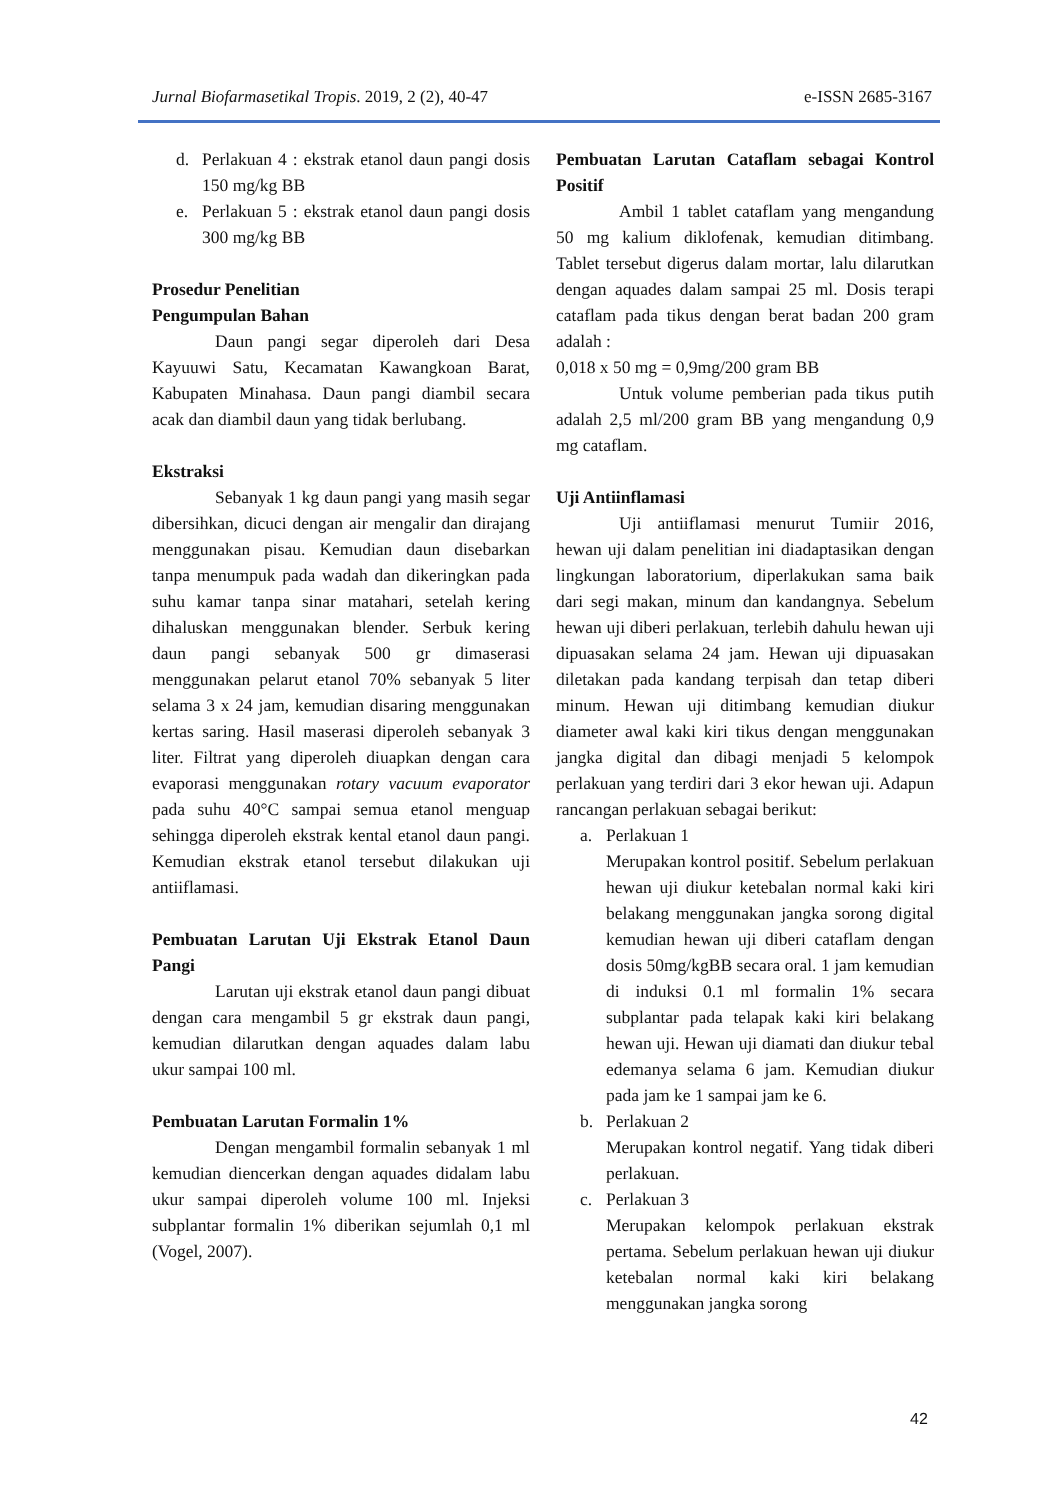Jurnal Biofarmasetikal Tropis. 2019, 2 (2), 40-47 e-ISSN 2685-3167
d. Perlakuan 4 : ekstrak etanol daun pangi dosis 150 mg/kg BB
e. Perlakuan 5 : ekstrak etanol daun pangi dosis 300 mg/kg BB
Prosedur Penelitian
Pengumpulan Bahan
Daun pangi segar diperoleh dari Desa Kayuuwi Satu, Kecamatan Kawangkoan Barat, Kabupaten Minahasa. Daun pangi diambil secara acak dan diambil daun yang tidak berlubang.
Ekstraksi
Sebanyak 1 kg daun pangi yang masih segar dibersihkan, dicuci dengan air mengalir dan dirajang menggunakan pisau. Kemudian daun disebarkan tanpa menumpuk pada wadah dan dikeringkan pada suhu kamar tanpa sinar matahari, setelah kering dihaluskan menggunakan blender. Serbuk kering daun pangi sebanyak 500 gr dimaserasi menggunakan pelarut etanol 70% sebanyak 5 liter selama 3 x 24 jam, kemudian disaring menggunakan kertas saring. Hasil maserasi diperoleh sebanyak 3 liter. Filtrat yang diperoleh diuapkan dengan cara evaporasi menggunakan rotary vacuum evaporator pada suhu 40°C sampai semua etanol menguap sehingga diperoleh ekstrak kental etanol daun pangi. Kemudian ekstrak etanol tersebut dilakukan uji antiiflamasi.
Pembuatan Larutan Uji Ekstrak Etanol Daun Pangi
Larutan uji ekstrak etanol daun pangi dibuat dengan cara mengambil 5 gr ekstrak daun pangi, kemudian dilarutkan dengan aquades dalam labu ukur sampai 100 ml.
Pembuatan Larutan Formalin 1%
Dengan mengambil formalin sebanyak 1 ml kemudian diencerkan dengan aquades didalam labu ukur sampai diperoleh volume 100 ml. Injeksi subplantar formalin 1% diberikan sejumlah 0,1 ml (Vogel, 2007).
Pembuatan Larutan Cataflam sebagai Kontrol Positif
Ambil 1 tablet cataflam yang mengandung 50 mg kalium diklofenak, kemudian ditimbang. Tablet tersebut digerus dalam mortar, lalu dilarutkan dengan aquades dalam sampai 25 ml. Dosis terapi cataflam pada tikus dengan berat badan 200 gram adalah :
0,018 x 50 mg = 0,9mg/200 gram BB
Untuk volume pemberian pada tikus putih adalah 2,5 ml/200 gram BB yang mengandung 0,9 mg cataflam.
Uji Antiinflamasi
Uji antiiflamasi menurut Tumiir 2016, hewan uji dalam penelitian ini diadaptasikan dengan lingkungan laboratorium, diperlakukan sama baik dari segi makan, minum dan kandangnya. Sebelum hewan uji diberi perlakuan, terlebih dahulu hewan uji dipuasakan selama 24 jam. Hewan uji dipuasakan diletakan pada kandang terpisah dan tetap diberi minum. Hewan uji ditimbang kemudian diukur diameter awal kaki kiri tikus dengan menggunakan jangka digital dan dibagi menjadi 5 kelompok perlakuan yang terdiri dari 3 ekor hewan uji. Adapun rancangan perlakuan sebagai berikut:
a. Perlakuan 1
Merupakan kontrol positif. Sebelum perlakuan hewan uji diukur ketebalan normal kaki kiri belakang menggunakan jangka sorong digital kemudian hewan uji diberi cataflam dengan dosis 50mg/kgBB secara oral. 1 jam kemudian di induksi 0.1 ml formalin 1% secara subplantar pada telapak kaki kiri belakang hewan uji. Hewan uji diamati dan diukur tebal edemanya selama 6 jam. Kemudian diukur pada jam ke 1 sampai jam ke 6.
b. Perlakuan 2
Merupakan kontrol negatif. Yang tidak diberi perlakuan.
c. Perlakuan 3
Merupakan kelompok perlakuan ekstrak pertama. Sebelum perlakuan hewan uji diukur ketebalan normal kaki kiri belakang menggunakan jangka sorong
42